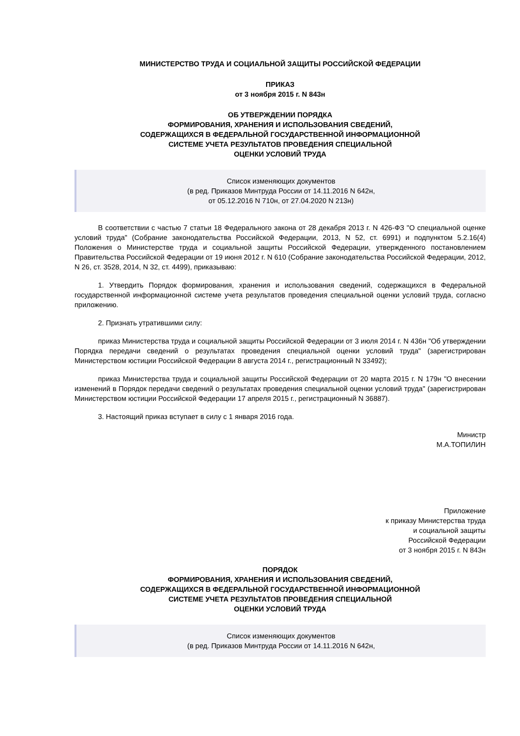МИНИСТЕРСТВО ТРУДА И СОЦИАЛЬНОЙ ЗАЩИТЫ РОССИЙСКОЙ ФЕДЕРАЦИИ
ПРИКАЗ
от 3 ноября 2015 г. N 843н
ОБ УТВЕРЖДЕНИИ ПОРЯДКА
ФОРМИРОВАНИЯ, ХРАНЕНИЯ И ИСПОЛЬЗОВАНИЯ СВЕДЕНИЙ,
СОДЕРЖАЩИХСЯ В ФЕДЕРАЛЬНОЙ ГОСУДАРСТВЕННОЙ ИНФОРМАЦИОННОЙ
СИСТЕМЕ УЧЕТА РЕЗУЛЬТАТОВ ПРОВЕДЕНИЯ СПЕЦИАЛЬНОЙ
ОЦЕНКИ УСЛОВИЙ ТРУДА
Список изменяющих документов
(в ред. Приказов Минтруда России от 14.11.2016 N 642н,
от 05.12.2016 N 710н, от 27.04.2020 N 213н)
В соответствии с частью 7 статьи 18 Федерального закона от 28 декабря 2013 г. N 426-ФЗ "О специальной оценке условий труда" (Собрание законодательства Российской Федерации, 2013, N 52, ст. 6991) и подпунктом 5.2.16(4) Положения о Министерстве труда и социальной защиты Российской Федерации, утвержденного постановлением Правительства Российской Федерации от 19 июня 2012 г. N 610 (Собрание законодательства Российской Федерации, 2012, N 26, ст. 3528, 2014, N 32, ст. 4499), приказываю:
1. Утвердить Порядок формирования, хранения и использования сведений, содержащихся в Федеральной государственной информационной системе учета результатов проведения специальной оценки условий труда, согласно приложению.
2. Признать утратившими силу:
приказ Министерства труда и социальной защиты Российской Федерации от 3 июля 2014 г. N 436н "Об утверждении Порядка передачи сведений о результатах проведения специальной оценки условий труда" (зарегистрирован Министерством юстиции Российской Федерации 8 августа 2014 г., регистрационный N 33492);
приказ Министерства труда и социальной защиты Российской Федерации от 20 марта 2015 г. N 179н "О внесении изменений в Порядок передачи сведений о результатах проведения специальной оценки условий труда" (зарегистрирован Министерством юстиции Российской Федерации 17 апреля 2015 г., регистрационный N 36887).
3. Настоящий приказ вступает в силу с 1 января 2016 года.
Министр
М.А.ТОПИЛИН
Приложение
к приказу Министерства труда
и социальной защиты
Российской Федерации
от 3 ноября 2015 г. N 843н
ПОРЯДОК
ФОРМИРОВАНИЯ, ХРАНЕНИЯ И ИСПОЛЬЗОВАНИЯ СВЕДЕНИЙ,
СОДЕРЖАЩИХСЯ В ФЕДЕРАЛЬНОЙ ГОСУДАРСТВЕННОЙ ИНФОРМАЦИОННОЙ
СИСТЕМЕ УЧЕТА РЕЗУЛЬТАТОВ ПРОВЕДЕНИЯ СПЕЦИАЛЬНОЙ
ОЦЕНКИ УСЛОВИЙ ТРУДА
Список изменяющих документов
(в ред. Приказов Минтруда России от 14.11.2016 N 642н,